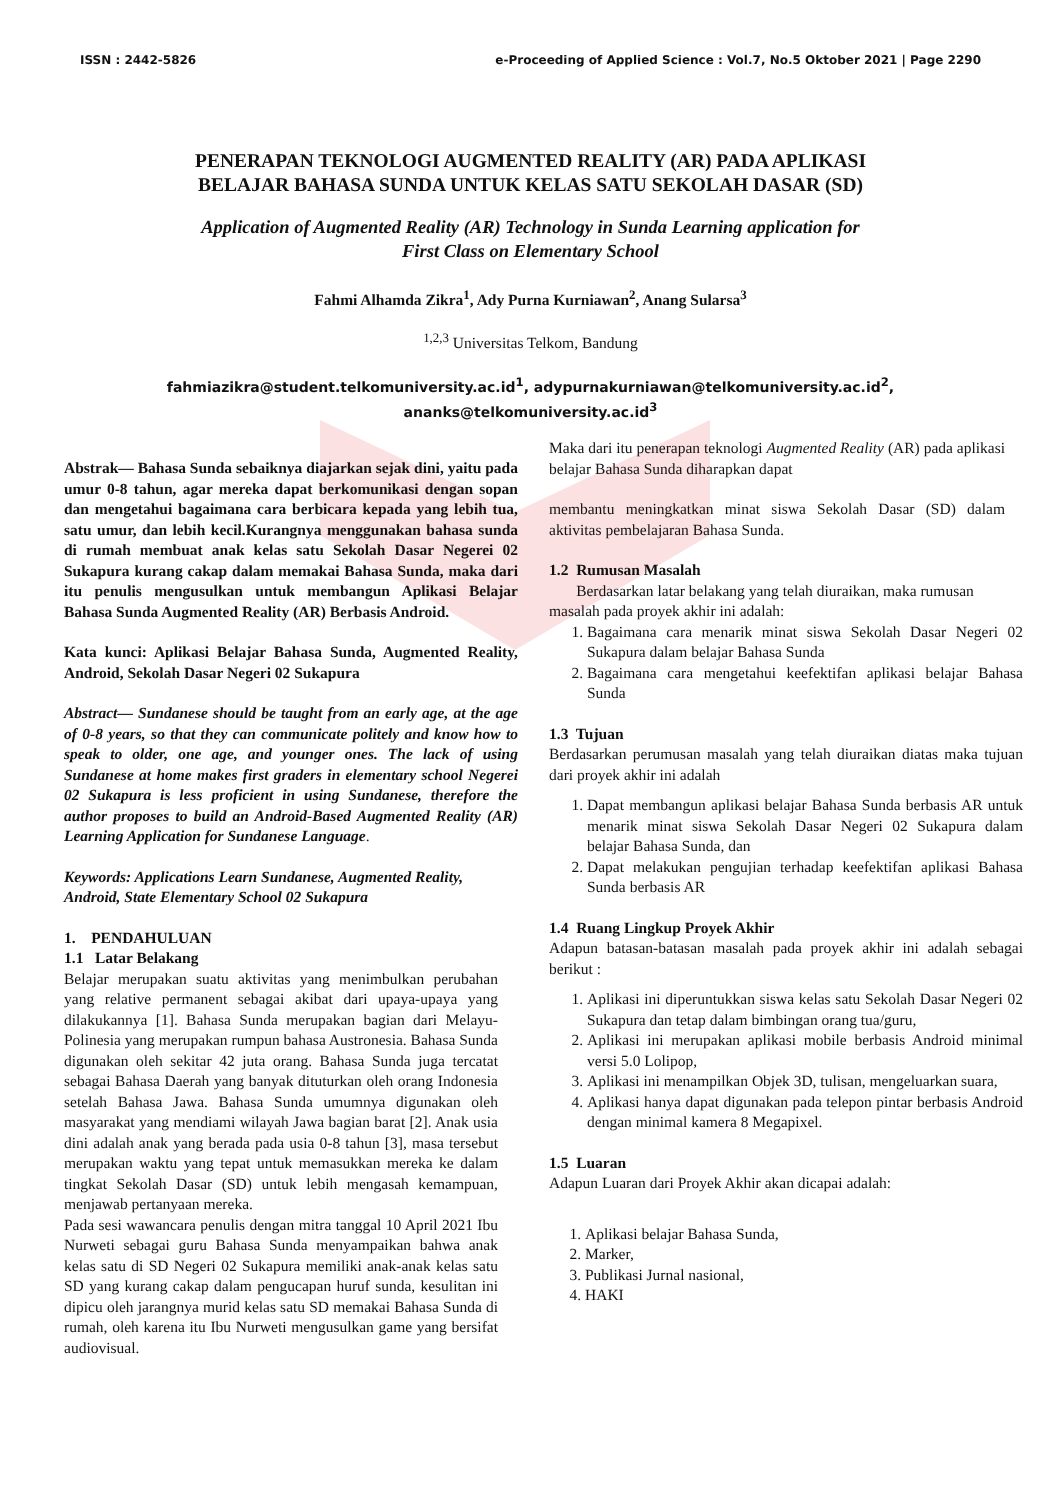ISSN : 2442-5826 e-Proceeding of Applied Science : Vol.7, No.5 Oktober 2021 | Page 2290
PENERAPAN TEKNOLOGI AUGMENTED REALITY (AR) PADA APLIKASI
BELAJAR BAHASA SUNDA UNTUK KELAS SATU SEKOLAH DASAR (SD)
Application of Augmented Reality (AR) Technology in Sunda Learning application for
First Class on Elementary School
Fahmi Alhamda Zikra<sup>1</sup>, Ady Purna Kurniawan<sup>2</sup>, Anang Sularsa<sup>3</sup>
<sup>1,2,3</sup> Universitas Telkom, Bandung
fahmiazikra@student.telkomuniversity.ac.id<sup>1</sup>, adypurnakurniawan@telkomuniversity.ac.id<sup>2</sup>,
ananks@telkomuniversity.ac.id<sup>3</sup>
Abstrak— Bahasa Sunda sebaiknya diajarkan sejak dini, yaitu pada umur 0-8 tahun, agar mereka dapat berkomunikasi dengan sopan dan mengetahui bagaimana cara berbicara kepada yang lebih tua, satu umur, dan lebih kecil.Kurangnya menggunakan bahasa sunda di rumah membuat anak kelas satu Sekolah Dasar Negerei 02 Sukapura kurang cakap dalam memakai Bahasa Sunda, maka dari itu penulis mengusulkan untuk membangun Aplikasi Belajar Bahasa Sunda Augmented Reality (AR) Berbasis Android.
Kata kunci: Aplikasi Belajar Bahasa Sunda, Augmented Reality, Android, Sekolah Dasar Negeri 02 Sukapura
Abstract— Sundanese should be taught from an early age, at the age of 0-8 years, so that they can communicate politely and know how to speak to older, one age, and younger ones. The lack of using Sundanese at home makes first graders in elementary school Negerei 02 Sukapura is less proficient in using Sundanese, therefore the author proposes to build an Android-Based Augmented Reality (AR) Learning Application for Sundanese Language.
Keywords: Applications Learn Sundanese, Augmented Reality, Android, State Elementary School 02 Sukapura
1. PENDAHULUAN
1.1 Latar Belakang
Belajar merupakan suatu aktivitas yang menimbulkan perubahan yang relative permanent sebagai akibat dari upaya-upaya yang dilakukannya [1]. Bahasa Sunda merupakan bagian dari Melayu- Polinesia yang merupakan rumpun bahasa Austronesia. Bahasa Sunda digunakan oleh sekitar 42 juta orang. Bahasa Sunda juga tercatat sebagai Bahasa Daerah yang banyak dituturkan oleh orang Indonesia setelah Bahasa Jawa. Bahasa Sunda umumnya digunakan oleh masyarakat yang mendiami wilayah Jawa bagian barat [2]. Anak usia dini adalah anak yang berada pada usia 0-8 tahun [3], masa tersebut merupakan waktu yang tepat untuk memasukkan mereka ke dalam tingkat Sekolah Dasar (SD) untuk lebih mengasah kemampuan, menjawab pertanyaan mereka.
Pada sesi wawancara penulis dengan mitra tanggal 10 April 2021 Ibu Nurweti sebagai guru Bahasa Sunda menyampaikan bahwa anak kelas satu di SD Negeri 02 Sukapura memiliki anak-anak kelas satu SD yang kurang cakap dalam pengucapan huruf sunda, kesulitan ini dipicu oleh jarangnya murid kelas satu SD memakai Bahasa Sunda di rumah, oleh karena itu Ibu Nurweti mengusulkan game yang bersifat audiovisual.
Maka dari itu penerapan teknologi Augmented Reality (AR) pada aplikasi belajar Bahasa Sunda diharapkan dapat
membantu meningkatkan minat siswa Sekolah Dasar (SD) dalam aktivitas pembelajaran Bahasa Sunda.
1.2 Rumusan Masalah
Berdasarkan latar belakang yang telah diuraikan, maka rumusan masalah pada proyek akhir ini adalah:
1. Bagaimana cara menarik minat siswa Sekolah Dasar Negeri 02 Sukapura dalam belajar Bahasa Sunda
2. Bagaimana cara mengetahui keefektifan aplikasi belajar Bahasa Sunda
1.3 Tujuan
Berdasarkan perumusan masalah yang telah diuraikan diatas maka tujuan dari proyek akhir ini adalah
1. Dapat membangun aplikasi belajar Bahasa Sunda berbasis AR untuk menarik minat siswa Sekolah Dasar Negeri 02 Sukapura dalam belajar Bahasa Sunda, dan
2. Dapat melakukan pengujian terhadap keefektifan aplikasi Bahasa Sunda berbasis AR
1.4 Ruang Lingkup Proyek Akhir
Adapun batasan-batasan masalah pada proyek akhir ini adalah sebagai berikut :
1. Aplikasi ini diperuntukkan siswa kelas satu Sekolah Dasar Negeri 02 Sukapura dan tetap dalam bimbingan orang tua/guru,
2. Aplikasi ini merupakan aplikasi mobile berbasis Android minimal versi 5.0 Lolipop,
3. Aplikasi ini menampilkan Objek 3D, tulisan, mengeluarkan suara,
4. Aplikasi hanya dapat digunakan pada telepon pintar berbasis Android dengan minimal kamera 8 Megapixel.
1.5 Luaran
Adapun Luaran dari Proyek Akhir akan dicapai adalah:
1. Aplikasi belajar Bahasa Sunda,
2. Marker,
3. Publikasi Jurnal nasional,
4. HAKI